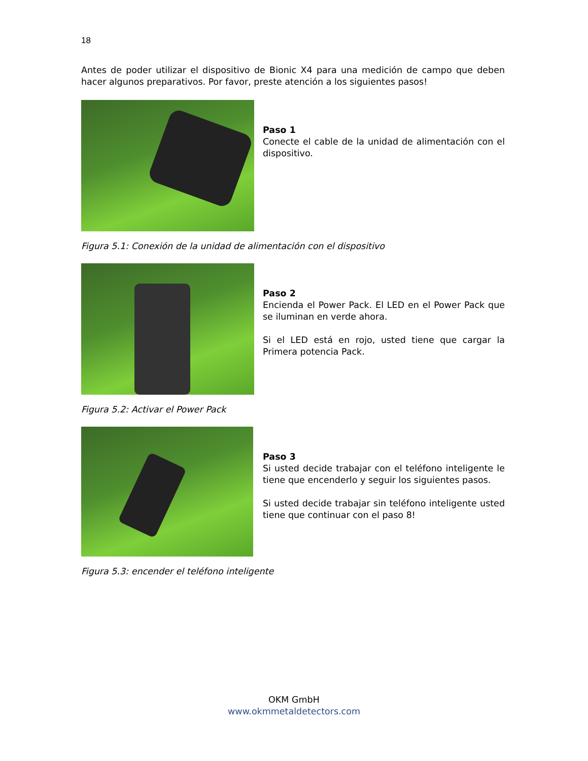18
Antes de poder utilizar el dispositivo de Bionic X4 para una medición de campo que deben hacer algunos preparativos. Por favor, preste atención a los siguientes pasos!
Paso 1
Conecte el cable de la unidad de alimentación con el dispositivo.
Figura 5.1: Conexión de la unidad de alimentación con el dispositivo
Paso 2
Encienda el Power Pack. El LED en el Power Pack que se iluminan en verde ahora.
Si el LED está en rojo, usted tiene que cargar la Primera potencia Pack.
Figura 5.2: Activar el Power Pack
Paso 3
Si usted decide trabajar con el teléfono inteligente le tiene que encenderlo y seguir los siguientes pasos.
Si usted decide trabajar sin teléfono inteligente usted tiene que continuar con el paso 8!
Figura 5.3: encender el teléfono inteligente
OKM GmbH
www.okmmetaldetectors.com